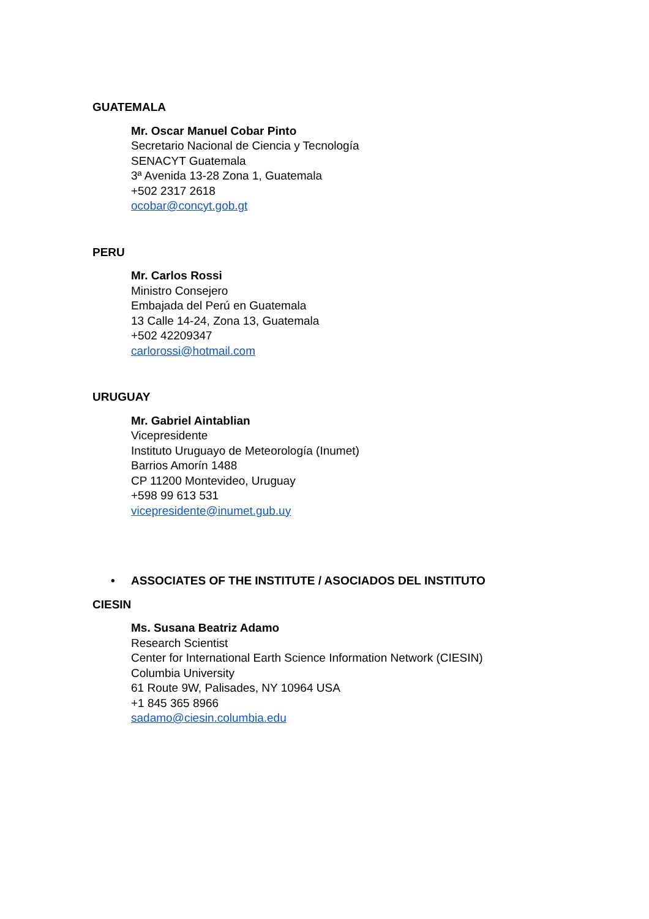GUATEMALA
Mr. Oscar Manuel Cobar Pinto
Secretario Nacional de Ciencia y Tecnología
SENACYT Guatemala
3ª Avenida 13-28 Zona 1, Guatemala
+502 2317 2618
ocobar@concyt.gob.gt
PERU
Mr. Carlos Rossi
Ministro Consejero
Embajada del Perú en Guatemala
13 Calle 14-24, Zona 13, Guatemala
+502 42209347
carlorossi@hotmail.com
URUGUAY
Mr. Gabriel Aintablian
Vicepresidente
Instituto Uruguayo de Meteorología (Inumet)
Barrios Amorín 1488
CP 11200 Montevideo, Uruguay
+598 99 613 531
vicepresidente@inumet.gub.uy
• ASSOCIATES OF THE INSTITUTE / ASOCIADOS DEL INSTITUTO
CIESIN
Ms. Susana Beatriz Adamo
Research Scientist
Center for International Earth Science Information Network (CIESIN)
Columbia University
61 Route 9W, Palisades, NY 10964 USA
+1 845 365 8966
sadamo@ciesin.columbia.edu